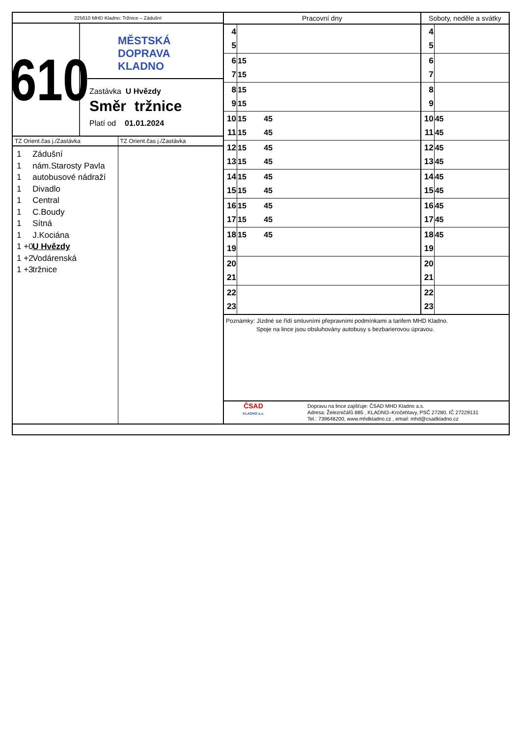225610 MHD Kladno: Tržnice – Zádušní
610
MĚSTSKÁ
DOPRAVA
KLADNO
Zastávka U Hvězdy
Směr tržnice
Platí od 01.01.2024
TZ Orient.čas j./Zastávka
1 Zádušní
1 nám.Starosty Pavla
1 autobusové nádraží
1 Divadlo
1 Central
1 C.Boudy
1 Sítná
1 J.Kociána
1 +0 U Hvězdy
1 +2 Vodárenská
1 +3 tržnice
TZ Orient.čas j./Zastávka
| Pracovní dny | | Soboty, neděle a svátky | |
| --- | --- | --- | --- |
| 4 5 | | 4 5 | |
| 6 7 | 15 15 | 6 7 | |
| 8 9 | 15 15 | 8 9 | |
| 10 11 | 15 45 15 45 | 10 11 | 45 45 |
| 12 13 | 15 45 15 45 | 12 13 | 45 45 |
| 14 15 | 15 45 15 45 | 14 15 | 45 45 |
| 16 17 | 15 45 15 45 | 16 17 | 45 45 |
| 18 19 | 15 45 | 18 19 | 45 |
| 20 21 | | 20 21 | |
| 22 23 | | 22 23 | |
Poznámky: Jízdné se řídí smluvními přepravními podmínkami a tarifem MHD Kladno.
Spoje na lince jsou obsluhovány autobusy s bezbarierovou úpravou.
ČSAD
KLADNO a.s.
Dopravu na lince zajišťuje: ČSAD MHD Kladno a.s.
Adresa: Železničářů 885 , KLADNO–Kročehlavy, PSČ 27280, IČ 27229131
Tel.: 739648200, www.mhdkladno.cz , email: mhd@csadkladno.cz